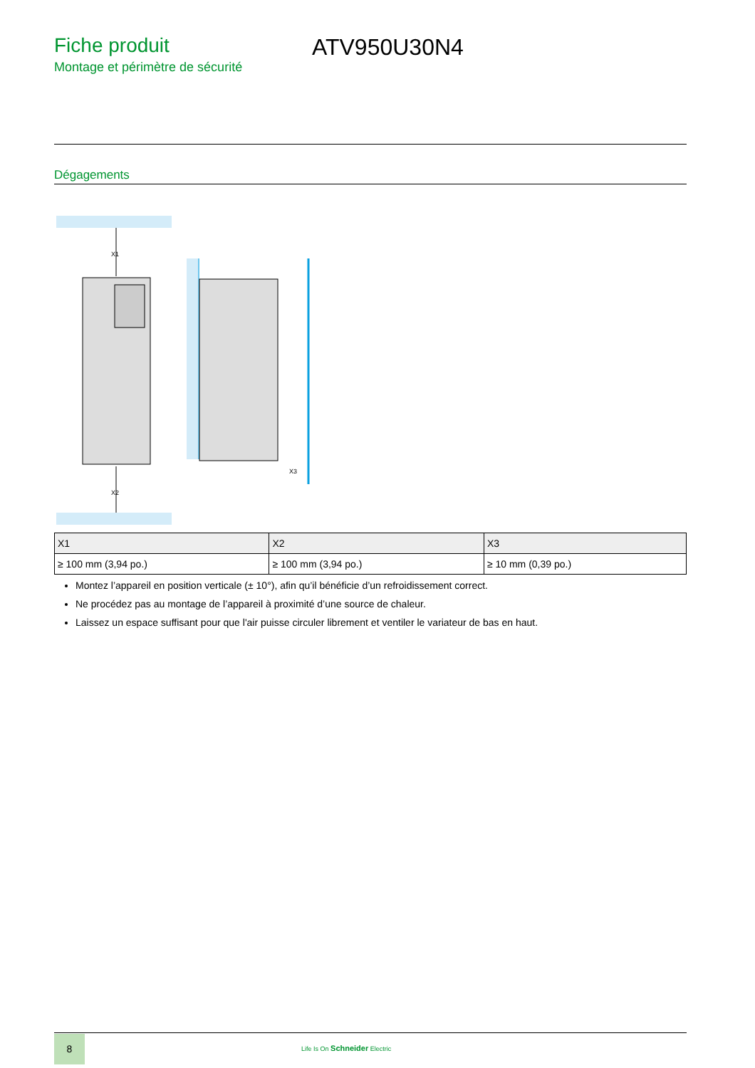Fiche produit
Montage et périmètre de sécurité
ATV950U30N4
Dégagements
X1
X2
X3
| X1 | X2 | X3 |
| --- | --- | --- |
| ≥ 100 mm (3,94 po.) | ≥ 100 mm (3,94 po.) | ≥ 10 mm (0,39 po.) |
Montez l’appareil en position verticale (± 10°), afin qu’il bénéficie d’un refroidissement correct.
Ne procédez pas au montage de l’appareil à proximité d’une source de chaleur.
Laissez un espace suffisant pour que l'air puisse circuler librement et ventiler le variateur de bas en haut.
8
Life Is On Schneider Electric